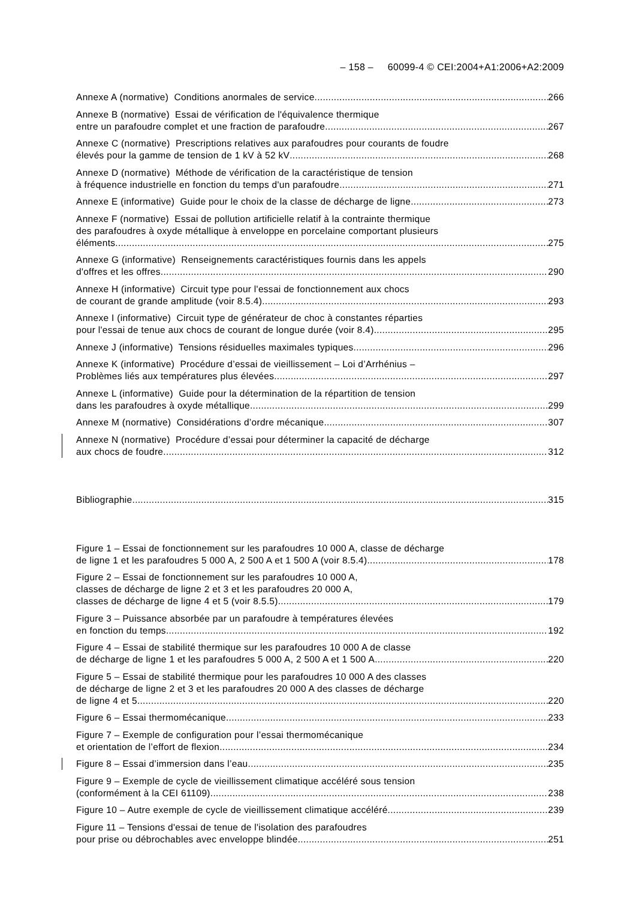– 158 – 60099-4 © CEI:2004+A1:2006+A2:2009
Annexe A (normative) Conditions anormales de service 266
Annexe B (normative) Essai de vérification de l'équivalence thermique
entre un parafoudre complet et une fraction de parafoudre 267
Annexe C (normative) Prescriptions relatives aux parafoudres pour courants de foudre
élevés pour la gamme de tension de 1 kV à 52 kV 268
Annexe D (normative) Méthode de vérification de la caractéristique de tension
à fréquence industrielle en fonction du temps d'un parafoudre 271
Annexe E (informative) Guide pour le choix de la classe de décharge de ligne 273
Annexe F (normative) Essai de pollution artificielle relatif à la contrainte thermique
des parafoudres à oxyde métallique à enveloppe en porcelaine comportant plusieurs
éléments 275
Annexe G (informative) Renseignements caractéristiques fournis dans les appels
d'offres et les offres 290
Annexe H (informative) Circuit type pour l'essai de fonctionnement aux chocs
de courant de grande amplitude (voir 8.5.4) 293
Annexe I (informative) Circuit type de générateur de choc à constantes réparties
pour l'essai de tenue aux chocs de courant de longue durée (voir 8.4) 295
Annexe J (informative) Tensions résiduelles maximales typiques 296
Annexe K (informative) Procédure d’essai de vieillissement – Loi d’Arrhénius –
Problèmes liés aux températures plus élevées 297
Annexe L (informative) Guide pour la détermination de la répartition de tension
dans les parafoudres à oxyde métallique 299
Annexe M (normative) Considérations d’ordre mécanique 307
Annexe N (normative) Procédure d’essai pour déterminer la capacité de décharge
aux chocs de foudre 312
Bibliographie 315
Figure 1 – Essai de fonctionnement sur les parafoudres 10 000 A, classe de décharge
de ligne 1 et les parafoudres 5 000 A, 2 500 A et 1 500 A (voir 8.5.4) 178
Figure 2 – Essai de fonctionnement sur les parafoudres 10 000 A,
classes de décharge de ligne 2 et 3 et les parafoudres 20 000 A,
classes de décharge de ligne 4 et 5 (voir 8.5.5) 179
Figure 3 – Puissance absorbée par un parafoudre à températures élevées
en fonction du temps 192
Figure 4 – Essai de stabilité thermique sur les parafoudres 10 000 A de classe
de décharge de ligne 1 et les parafoudres 5 000 A, 2 500 A et 1 500 A. 220
Figure 5 – Essai de stabilité thermique pour les parafoudres 10 000 A des classes
de décharge de ligne 2 et 3 et les parafoudres 20 000 A des classes de décharge
de ligne 4 et 5 220
Figure 6 – Essai thermomécanique 233
Figure 7 – Exemple de configuration pour l’essai thermomécanique
et orientation de l’effort de flexion 234
Figure 8 – Essai d’immersion dans l’eau 235
Figure 9 – Exemple de cycle de vieillissement climatique accéléré sous tension
(conformément à la CEI 61109) 238
Figure 10 – Autre exemple de cycle de vieillissement climatique accéléré 239
Figure 11 – Tensions d'essai de tenue de l'isolation des parafoudres
pour prise ou débrochables avec enveloppe blindée 251